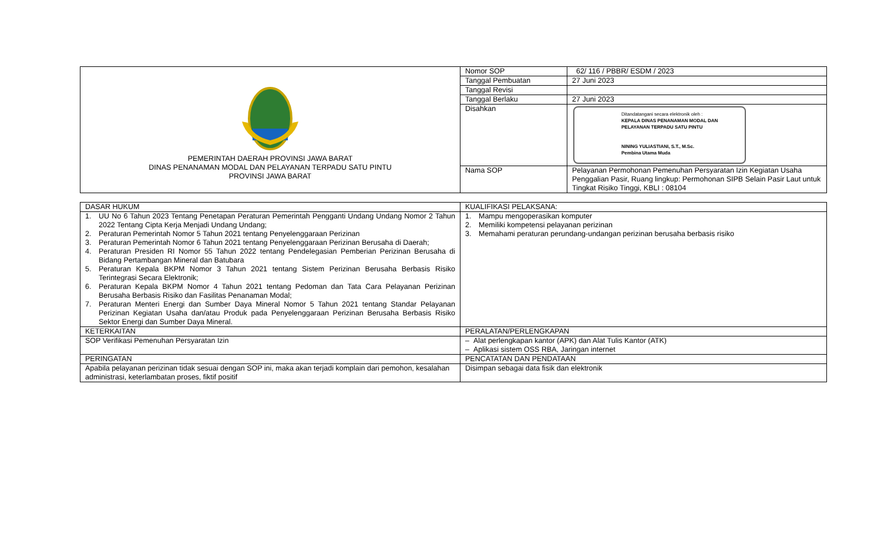| PEMERINTAH DAERAH PROVINSI JAWA BARAT DINAS PENANAMAN MODAL DAN PELAYANAN TERPADU SATU PINTU PROVINSI JAWA BARAT | Nomor SOP | 62/ 116 / PBBR/ ESDM / 2023 |
| | Tanggal Pembuatan | 27 Juni 2023 |
| | Tanggal Revisi | |
| | Tanggal Berlaku | 27 Juni 2023 |
| | Disahkan | Ditandatangani secara elektronik oleh : KEPALA DINAS PENANAMAN MODAL DAN PELAYANAN TERPADU SATU PINTU NINING YULIASTIANI, S.T., M.Sc. Pembina Utama Muda |
| | Nama SOP | Pelayanan Permohonan Pemenuhan Persyaratan Izin Kegiatan Usaha Penggalian Pasir, Ruang lingkup: Permohonan SIPB Selain Pasir Laut untuk Tingkat Risiko Tinggi, KBLI : 08104 |
| DASAR HUKUM | KUALIFIKASI PELAKSANA: |
| 1. UU No 6 Tahun 2023 Tentang Penetapan Peraturan Pemerintah Pengganti Undang Undang Nomor 2 Tahun 2022 Tentang Cipta Kerja Menjadi Undang Undang; 2. Peraturan Pemerintah Nomor 5 Tahun 2021 tentang Penyelenggaraan Perizinan 3. Peraturan Pemerintah Nomor 6 Tahun 2021 tentang Penyelenggaraan Perizinan Berusaha di Daerah; 4. Peraturan Presiden RI Nomor 55 Tahun 2022 tentang Pendelegasian Pemberian Perizinan Berusaha di Bidang Pertambangan Mineral dan Batubara 5. Peraturan Kepala BKPM Nomor 3 Tahun 2021 tentang Sistem Perizinan Berusaha Berbasis Risiko Terintegrasi Secara Elektronik; 6. Peraturan Kepala BKPM Nomor 4 Tahun 2021 tentang Pedoman dan Tata Cara Pelayanan Perizinan Berusaha Berbasis Risiko dan Fasilitas Penanaman Modal; 7. Peraturan Menteri Energi dan Sumber Daya Mineral Nomor 5 Tahun 2021 tentang Standar Pelayanan Perizinan Kegiatan Usaha dan/atau Produk pada Penyelenggaraan Perizinan Berusaha Berbasis Risiko Sektor Energi dan Sumber Daya Mineral. | 1. Mampu mengoperasikan komputer 2. Memiliki kompetensi pelayanan perizinan 3. Memahami peraturan perundang-undangan perizinan berusaha berbasis risiko |
| KETERKAITAN | PERALATAN/PERLENGKAPAN |
| SOP Verifikasi Pemenuhan Persyaratan Izin | – Alat perlengkapan kantor (APK) dan Alat Tulis Kantor (ATK) – Aplikasi sistem OSS RBA, Jaringan internet |
| PERINGATAN | PENCATATAN DAN PENDATAAN |
| Apabila pelayanan perizinan tidak sesuai dengan SOP ini, maka akan terjadi komplain dari pemohon, kesalahan administrasi, keterlambatan proses, fiktif positif | Disimpan sebagai data fisik dan elektronik |